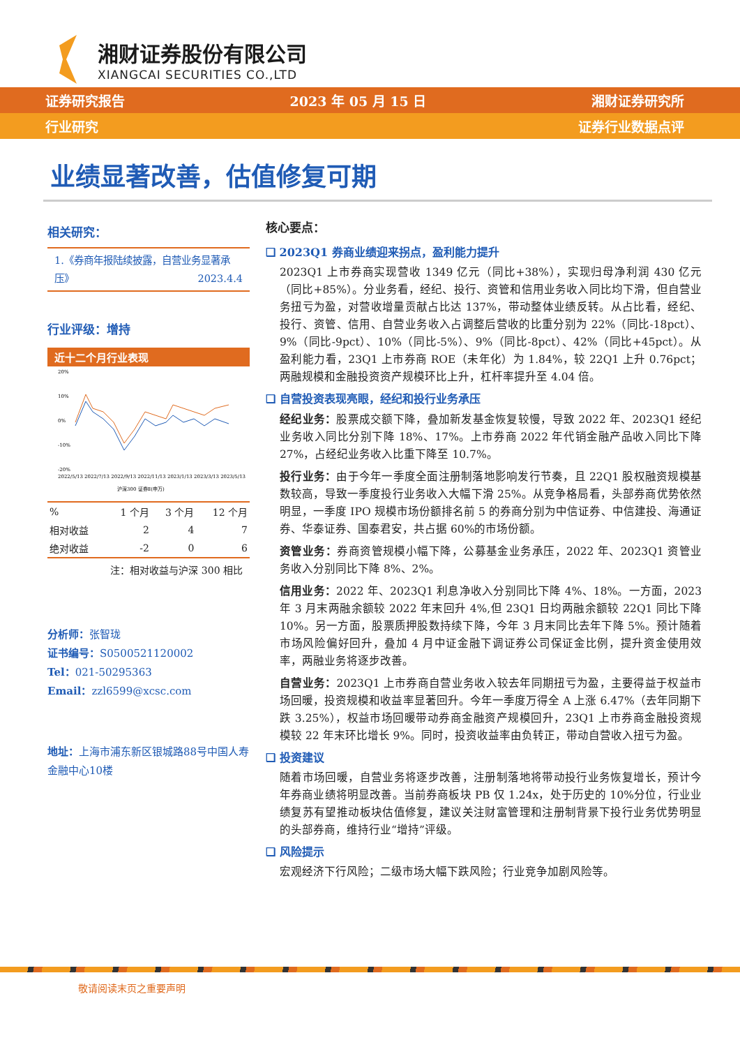湘财证券股份有限公司
XIANGCAI SECURITIES CO.,LTD
证券研究报告 2023 年 05 月 15 日 湘财证券研究所
行业研究 证券行业数据点评
业绩显著改善，估值修复可期
相关研究：
1.《券商年报陆续披露，自营业务显著承压》 2023.4.4
行业评级：增持
近十二个月行业表现
20%
10%
0%
-10%
-20%
2022/5/13 2022/7/13 2022/9/13 2022/11/13 2023/1/13 2023/3/13 2023/5/13
沪深300 证券Ⅱ(申万)
| % | 1 个月 | 3 个月 | 12 个月 |
| --- | --- | --- | --- |
| 相对收益 | 2 | 4 | 7 |
| 绝对收益 | -2 | 0 | 6 |
注：相对收益与沪深 300 相比
分析师：张智珑
证书编号：S0500521120002
Tel：021-50295363
Email：zzl6599@xcsc.com
地址：上海市浦东新区银城路88号中国人寿金融中心10楼
核心要点：
❑ 2023Q1 券商业绩迎来拐点，盈利能力提升
2023Q1 上市券商实现营收 1349 亿元（同比+38%），实现归母净利润 430 亿元（同比+85%）。分业务看，经纪、投行、资管和信用业务收入同比均下滑，但自营业务扭亏为盈，对营收增量贡献占比达 137%，带动整体业绩反转。从占比看，经纪、投行、资管、信用、自营业务收入占调整后营收的比重分别为 22%（同比-18pct）、9%（同比-9pct）、10%（同比-5%）、9%（同比-8pct）、42%（同比+45pct）。从盈利能力看，23Q1 上市券商 ROE（未年化）为 1.84%，较 22Q1 上升 0.76pct；两融规模和金融投资资产规模环比上升，杠杆率提升至 4.04 倍。
❑ 自营投资表现亮眼，经纪和投行业务承压
经纪业务：股票成交额下降，叠加新发基金恢复较慢，导致 2022 年、2023Q1 经纪业务收入同比分别下降 18%、17%。上市券商 2022 年代销金融产品收入同比下降 27%，占经纪业务收入比重下降至 10.7%。
投行业务：由于今年一季度全面注册制落地影响发行节奏，且 22Q1 股权融资规模基数较高，导致一季度投行业务收入大幅下滑 25%。从竞争格局看，头部券商优势依然明显，一季度 IPO 规模市场份额排名前 5 的券商分别为中信证券、中信建投、海通证券、华泰证券、国泰君安，共占据 60%的市场份额。
资管业务：券商资管规模小幅下降，公募基金业务承压，2022 年、2023Q1 资管业务收入分别同比下降 8%、2%。
信用业务：2022 年、2023Q1 利息净收入分别同比下降 4%、18%。一方面，2023 年 3 月末两融余额较 2022 年末回升 4%,但 23Q1 日均两融余额较 22Q1 同比下降 10%。另一方面，股票质押股数持续下降，今年 3 月末同比去年下降 5%。预计随着市场风险偏好回升，叠加 4 月中证金融下调证券公司保证金比例，提升资金使用效率，两融业务将逐步改善。
自营业务：2023Q1 上市券商自营业务收入较去年同期扭亏为盈，主要得益于权益市场回暖，投资规模和收益率显著回升。今年一季度万得全 A 上涨 6.47%（去年同期下跌 3.25%），权益市场回暖带动券商金融资产规模回升，23Q1 上市券商金融投资规模较 22 年末环比增长 9%。同时，投资收益率由负转正，带动自营收入扭亏为盈。
❑ 投资建议
随着市场回暖，自营业务将逐步改善，注册制落地将带动投行业务恢复增长，预计今年券商业绩将明显改善。当前券商板块 PB 仅 1.24x，处于历史的 10%分位，行业业绩复苏有望推动板块估值修复，建议关注财富管理和注册制背景下投行业务优势明显的头部券商，维持行业“增持”评级。
❑ 风险提示
宏观经济下行风险；二级市场大幅下跌风险；行业竞争加剧风险等。
敬请阅读末页之重要声明